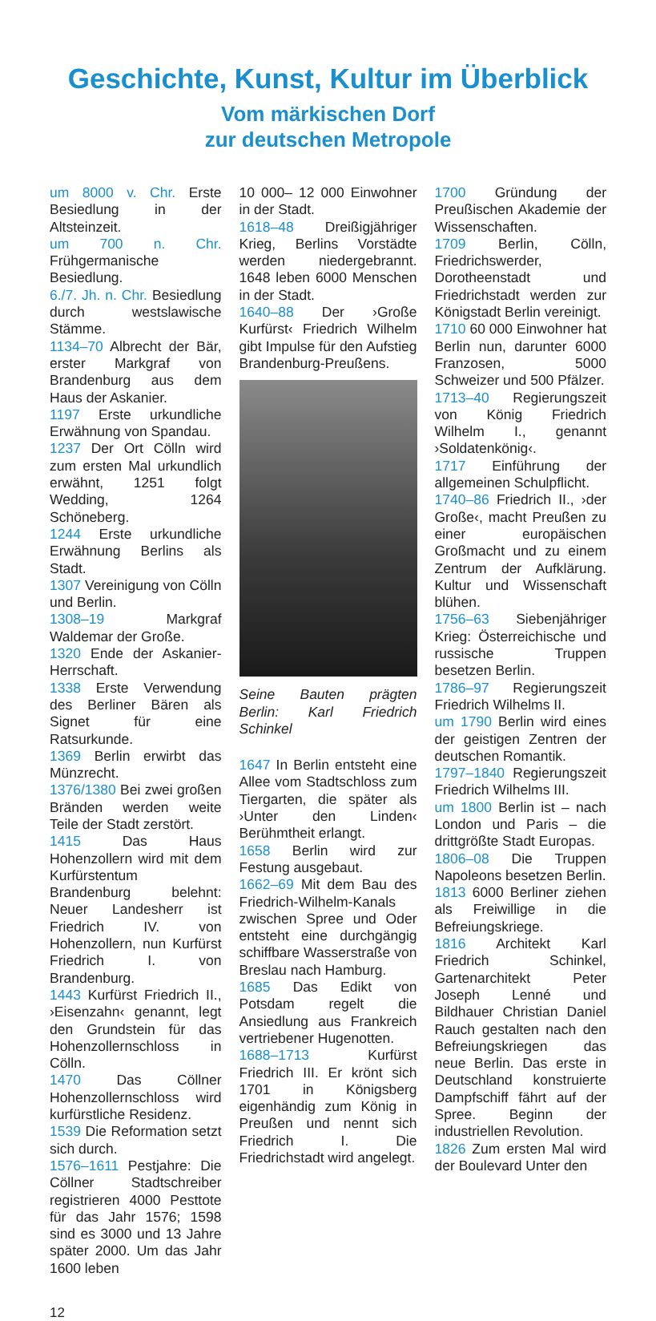Geschichte, Kunst, Kultur im Überblick
Vom märkischen Dorf
zur deutschen Metropole
um 8000 v. Chr. Erste Besiedlung in der Altsteinzeit.
um 700 n. Chr. Frühgermanische Besiedlung.
6./7. Jh. n. Chr. Besiedlung durch westslawische Stämme.
1134–70 Albrecht der Bär, erster Markgraf von Brandenburg aus dem Haus der Askanier.
1197 Erste urkundliche Erwähnung von Spandau.
1237 Der Ort Cölln wird zum ersten Mal urkundlich erwähnt, 1251 folgt Wedding, 1264 Schöneberg.
1244 Erste urkundliche Erwähnung Berlins als Stadt.
1307 Vereinigung von Cölln und Berlin.
1308–19 Markgraf Waldemar der Große.
1320 Ende der Askanier-Herrschaft.
1338 Erste Verwendung des Berliner Bären als Signet für eine Ratsurkunde.
1369 Berlin erwirbt das Münzrecht.
1376/1380 Bei zwei großen Bränden werden weite Teile der Stadt zerstört.
1415 Das Haus Hohenzollern wird mit dem Kurfürstentum Brandenburg belehnt: Neuer Landesherr ist Friedrich IV. von Hohenzollern, nun Kurfürst Friedrich I. von Brandenburg.
1443 Kurfürst Friedrich II., ›Eisenzahn‹ genannt, legt den Grundstein für das Hohenzollernschloss in Cölln.
1470 Das Cöllner Hohenzollernschloss wird kurfürstliche Residenz.
1539 Die Reformation setzt sich durch.
1576–1611 Pestjahre: Die Cöllner Stadtschreiber registrieren 4000 Pesttote für das Jahr 1576; 1598 sind es 3000 und 13 Jahre später 2000. Um das Jahr 1600 leben
10 000– 12 000 Einwohner in der Stadt.
1618–48 Dreißigjähriger Krieg, Berlins Vorstädte werden niedergebrannt. 1648 leben 6000 Menschen in der Stadt.
1640–88 Der ›Große Kurfürst‹ Friedrich Wilhelm gibt Impulse für den Aufstieg Brandenburg-Preußens.
Seine Bauten prägten Berlin: Karl Friedrich Schinkel
1647 In Berlin entsteht eine Allee vom Stadtschloss zum Tiergarten, die später als ›Unter den Linden‹ Berühmtheit erlangt.
1658 Berlin wird zur Festung ausgebaut.
1662–69 Mit dem Bau des Friedrich-Wilhelm-Kanals zwischen Spree und Oder entsteht eine durchgängig schiffbare Wasserstraße von Breslau nach Hamburg.
1685 Das Edikt von Potsdam regelt die Ansiedlung aus Frankreich vertriebener Hugenotten.
1688–1713 Kurfürst Friedrich III. Er krönt sich 1701 in Königsberg eigenhändig zum König in Preußen und nennt sich Friedrich I. Die Friedrichstadt wird angelegt.
1700 Gründung der Preußischen Akademie der Wissenschaften.
1709 Berlin, Cölln, Friedrichswerder, Dorotheenstadt und Friedrichstadt werden zur Königstadt Berlin vereinigt.
1710 60 000 Einwohner hat Berlin nun, darunter 6000 Franzosen, 5000 Schweizer und 500 Pfälzer.
1713–40 Regierungszeit von König Friedrich Wilhelm I., genannt ›Soldatenkönig‹.
1717 Einführung der allgemeinen Schulpflicht.
1740–86 Friedrich II., ›der Große‹, macht Preußen zu einer europäischen Großmacht und zu einem Zentrum der Aufklärung. Kultur und Wissenschaft blühen.
1756–63 Siebenjähriger Krieg: Österreichische und russische Truppen besetzen Berlin.
1786–97 Regierungszeit Friedrich Wilhelms II.
um 1790 Berlin wird eines der geistigen Zentren der deutschen Romantik.
1797–1840 Regierungszeit Friedrich Wilhelms III.
um 1800 Berlin ist – nach London und Paris – die drittgrößte Stadt Europas.
1806–08 Die Truppen Napoleons besetzen Berlin.
1813 6000 Berliner ziehen als Freiwillige in die Befreiungskriege.
1816 Architekt Karl Friedrich Schinkel, Gartenarchitekt Peter Joseph Lenné und Bildhauer Christian Daniel Rauch gestalten nach den Befreiungskriegen das neue Berlin. Das erste in Deutschland konstruierte Dampfschiff fährt auf der Spree. Beginn der industriellen Revolution.
1826 Zum ersten Mal wird der Boulevard Unter den
12